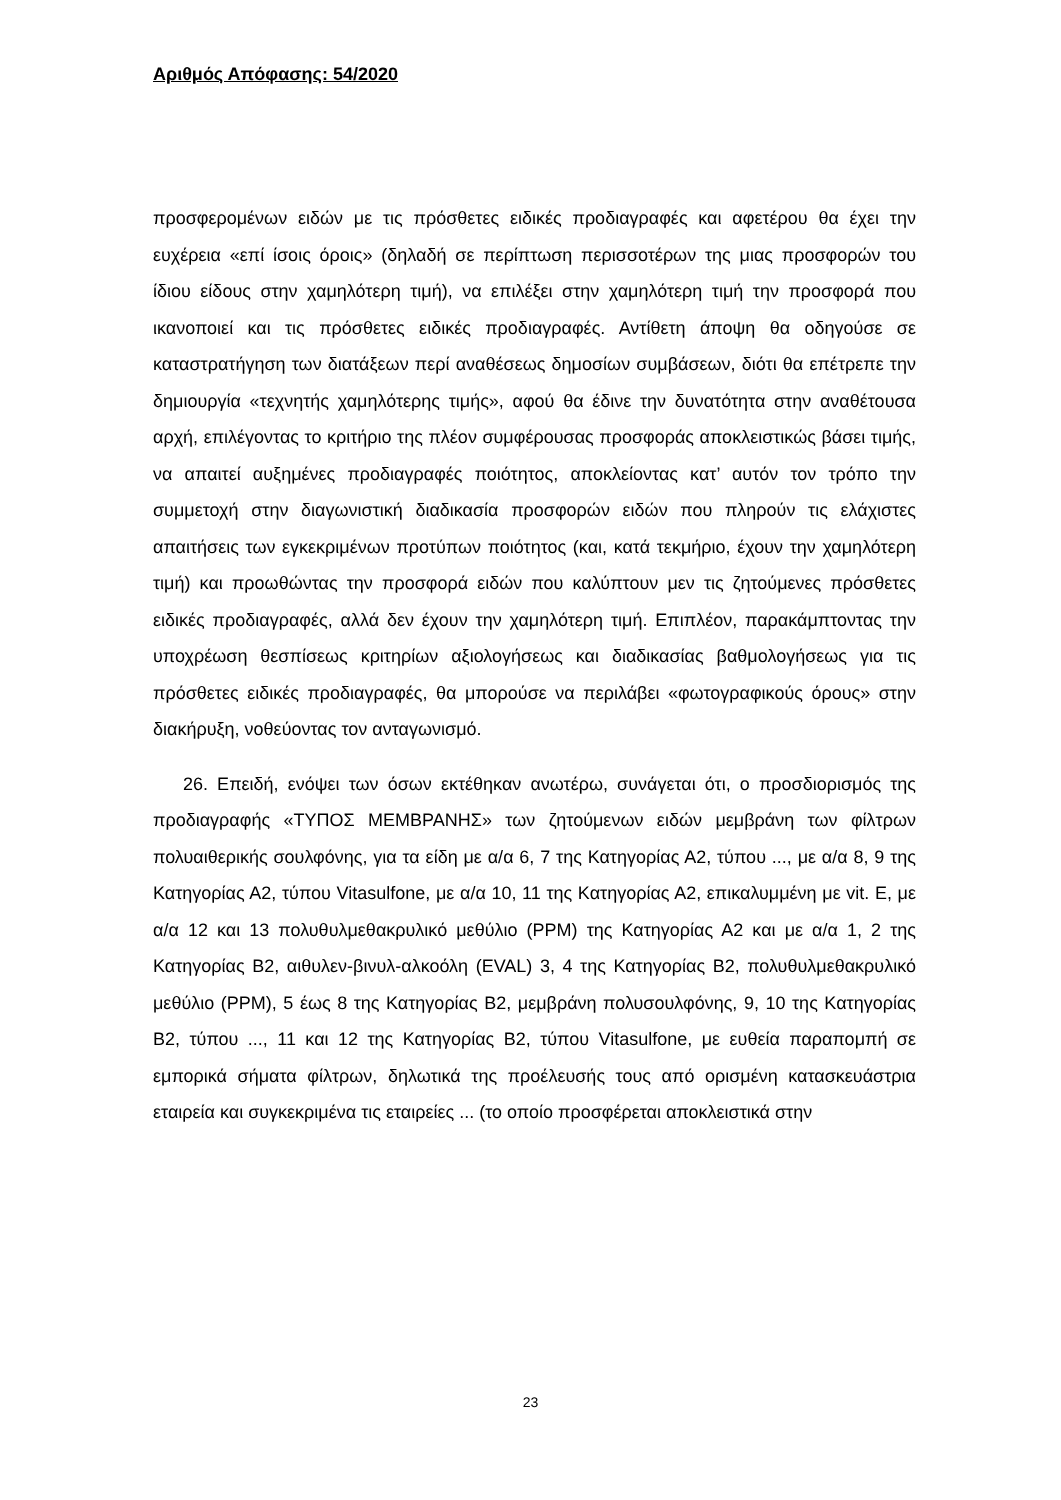Αριθμός Απόφασης: 54/2020
προσφερομένων ειδών με τις πρόσθετες ειδικές προδιαγραφές και αφετέρου θα έχει την ευχέρεια «επί ίσοις όροις» (δηλαδή σε περίπτωση περισσοτέρων της μιας προσφορών του ίδιου είδους στην χαμηλότερη τιμή), να επιλέξει στην χαμηλότερη τιμή την προσφορά που ικανοποιεί και τις πρόσθετες ειδικές προδιαγραφές. Αντίθετη άποψη θα οδηγούσε σε καταστρατήγηση των διατάξεων περί αναθέσεως δημοσίων συμβάσεων, διότι θα επέτρεπε την δημιουργία «τεχνητής χαμηλότερης τιμής», αφού θα έδινε την δυνατότητα στην αναθέτουσα αρχή, επιλέγοντας το κριτήριο της πλέον συμφέρουσας προσφοράς αποκλειστικώς βάσει τιμής, να απαιτεί αυξημένες προδιαγραφές ποιότητος, αποκλείοντας κατ’ αυτόν τον τρόπο την συμμετοχή στην διαγωνιστική διαδικασία προσφορών ειδών που πληρούν τις ελάχιστες απαιτήσεις των εγκεκριμένων προτύπων ποιότητος (και, κατά τεκμήριο, έχουν την χαμηλότερη τιμή) και προωθώντας την προσφορά ειδών που καλύπτουν μεν τις ζητούμενες πρόσθετες ειδικές προδιαγραφές, αλλά δεν έχουν την χαμηλότερη τιμή. Επιπλέον, παρακάμπτοντας την υποχρέωση θεσπίσεως κριτηρίων αξιολογήσεως και διαδικασίας βαθμολογήσεως για τις πρόσθετες ειδικές προδιαγραφές, θα μπορούσε να περιλάβει «φωτογραφικούς όρους» στην διακήρυξη, νοθεύοντας τον ανταγωνισμό.
26. Επειδή, ενόψει των όσων εκτέθηκαν ανωτέρω, συνάγεται ότι, ο προσδιορισμός της προδιαγραφής «ΤΥΠΟΣ ΜΕΜΒΡΑΝΗΣ» των ζητούμενων ειδών μεμβράνη των φίλτρων πολυαιθερικής σουλφόνης, για τα είδη με α/α 6, 7 της Κατηγορίας Α2, τύπου ..., με α/α 8, 9 της Κατηγορίας Α2, τύπου Vitasulfone, με α/α 10, 11 της Κατηγορίας Α2, επικαλυμμένη με vit. E, με α/α 12 και 13 πολυθυλμεθακρυλικό μεθύλιο (PPM) της Κατηγορίας Α2 και με α/α 1, 2 της Κατηγορίας Β2, αιθυλεν-βινυλ-αλκοόλη (EVAL) 3, 4 της Κατηγορίας Β2, πολυθυλμεθακρυλικό μεθύλιο (PPM), 5 έως 8 της Κατηγορίας Β2, μεμβράνη πολυσουλφόνης, 9, 10 της Κατηγορίας Β2, τύπου ..., 11 και 12 της Κατηγορίας Β2, τύπου Vitasulfone, με ευθεία παραπομπή σε εμπορικά σήματα φίλτρων, δηλωτικά της προέλευσής τους από ορισμένη κατασκευάστρια εταιρεία και συγκεκριμένα τις εταιρείες ... (το οποίο προσφέρεται αποκλειστικά στην
23